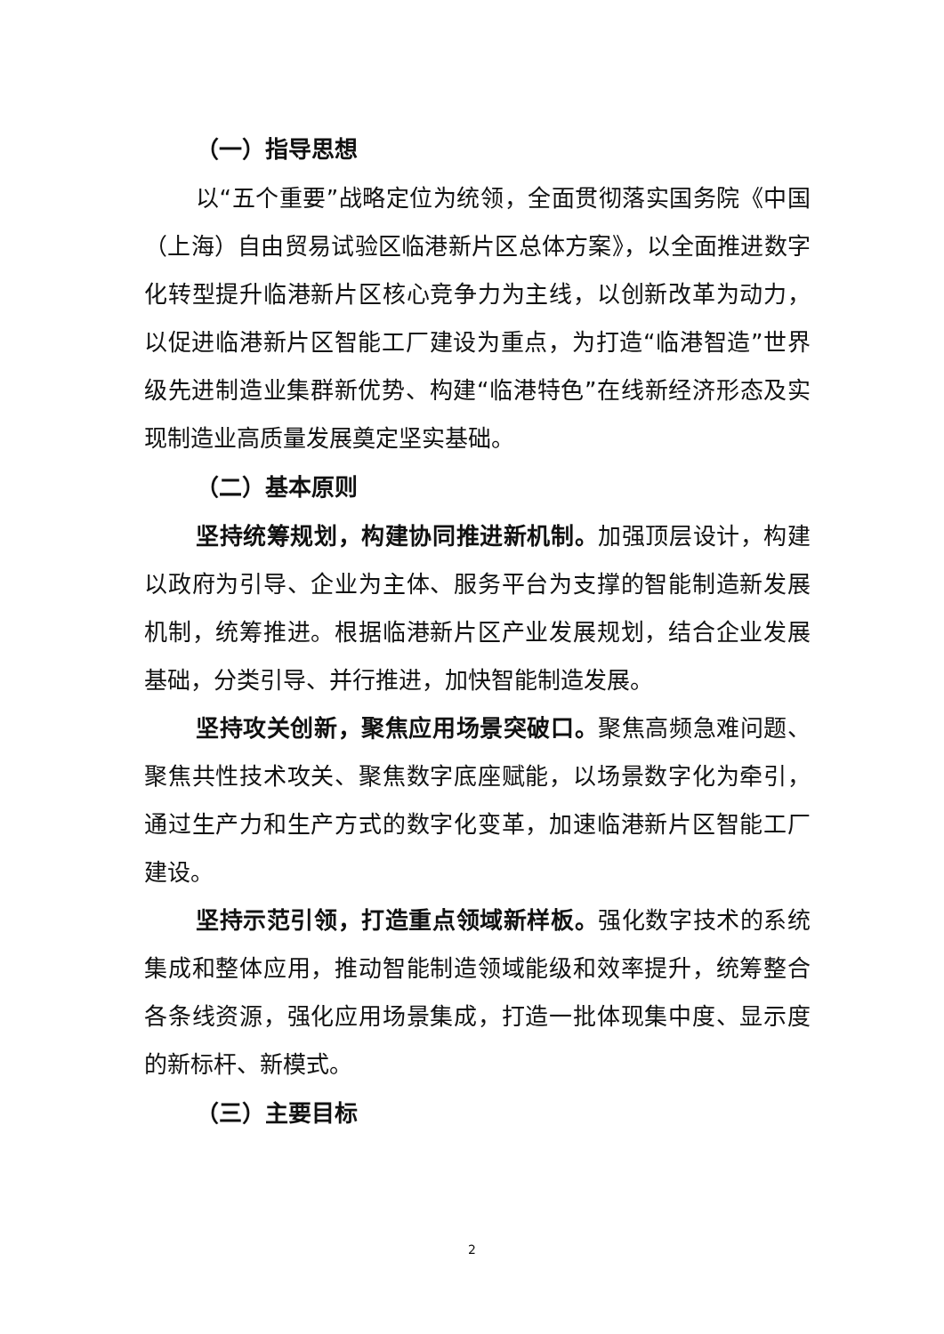（一）指导思想
以“五个重要”战略定位为统领，全面贯彻落实国务院《中国（上海）自由贸易试验区临港新片区总体方案》，以全面推进数字化转型提升临港新片区核心竞争力为主线，以创新改革为动力，以促进临港新片区智能工厂建设为重点，为打造“临港智造”世界级先进制造业集群新优势、构建“临港特色”在线新经济形态及实现制造业高质量发展奠定坚实基础。
（二）基本原则
坚持统筹规划，构建协同推进新机制。加强顶层设计，构建以政府为引导、企业为主体、服务平台为支撑的智能制造新发展机制，统筹推进。根据临港新片区产业发展规划，结合企业发展基础，分类引导、并行推进，加快智能制造发展。
坚持攻关创新，聚焦应用场景突破口。聚焦高频急难问题、聚焦共性技术攻关、聚焦数字底座赋能，以场景数字化为牵引，通过生产力和生产方式的数字化变革，加速临港新片区智能工厂建设。
坚持示范引领，打造重点领域新样板。强化数字技术的系统集成和整体应用，推动智能制造领域能级和效率提升，统筹整合各条线资源，强化应用场景集成，打造一批体现集中度、显示度的新标杆、新模式。
（三）主要目标
2